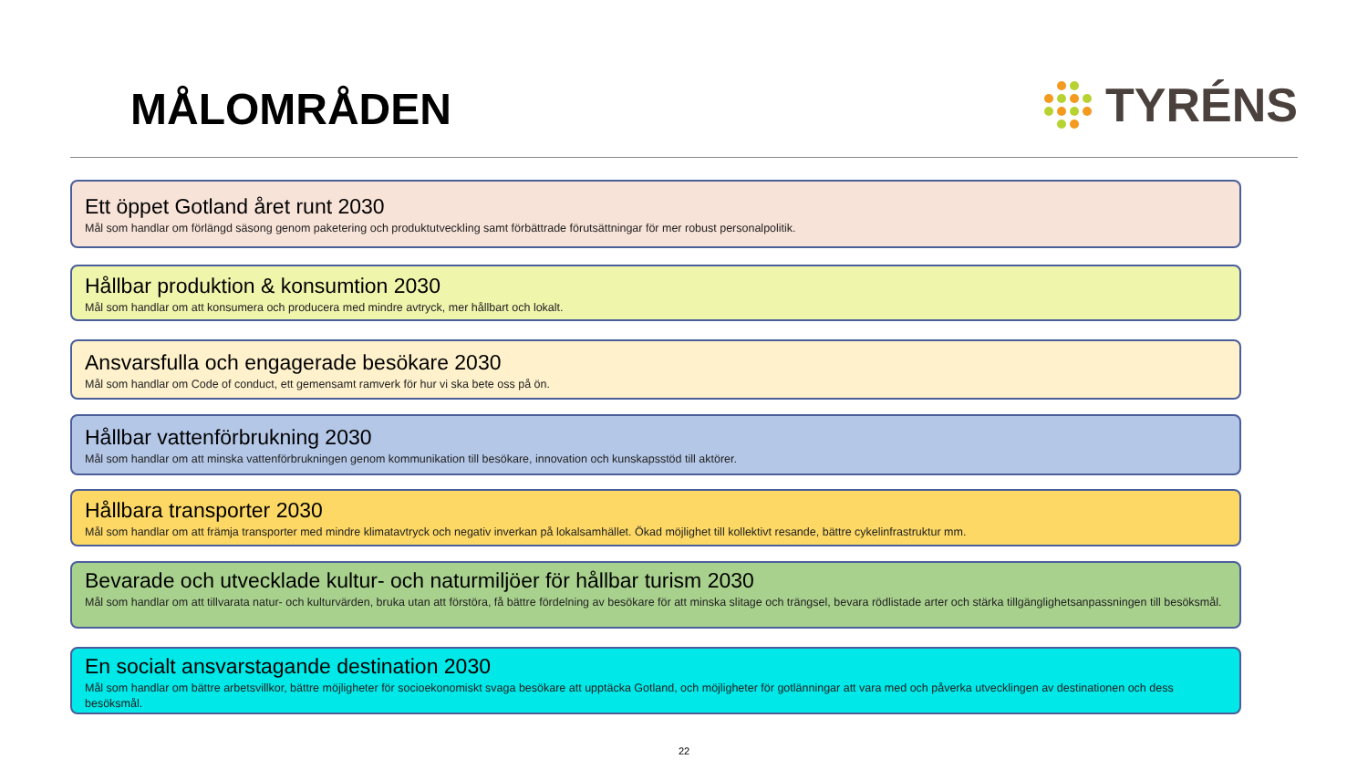MÅLOMRÅDEN
TYRÉNS
Ett öppet Gotland året runt 2030
Mål som handlar om förlängd säsong genom paketering och produktutveckling samt förbättrade förutsättningar för mer robust personalpolitik.
Hållbar produktion & konsumtion 2030
Mål som handlar om att konsumera och producera med mindre avtryck, mer hållbart och lokalt.
Ansvarsfulla och engagerade besökare 2030
Mål som handlar om Code of conduct, ett gemensamt ramverk för hur vi ska bete oss på ön.
Hållbar vattenförbrukning 2030
Mål som handlar om att minska vattenförbrukningen genom kommunikation till besökare, innovation och kunskapsstöd till aktörer.
Hållbara transporter 2030
Mål som handlar om att främja transporter med mindre klimatavtryck och negativ inverkan på lokalsamhället. Ökad möjlighet till kollektivt resande, bättre cykelinfrastruktur mm.
Bevarade och utvecklade kultur- och naturmiljöer för hållbar turism 2030
Mål som handlar om att tillvarata natur- och kulturvärden, bruka utan att förstöra, få bättre fördelning av besökare för att minska slitage och trängsel, bevara rödlistade arter och stärka tillgänglighetsanpassningen till besöksmål.
En socialt ansvarstagande destination 2030
Mål som handlar om bättre arbetsvillkor, bättre möjligheter för socioekonomiskt svaga besökare att upptäcka Gotland, och möjligheter för gotlänningar att vara med och påverka utvecklingen av destinationen och dess besöksmål.
22